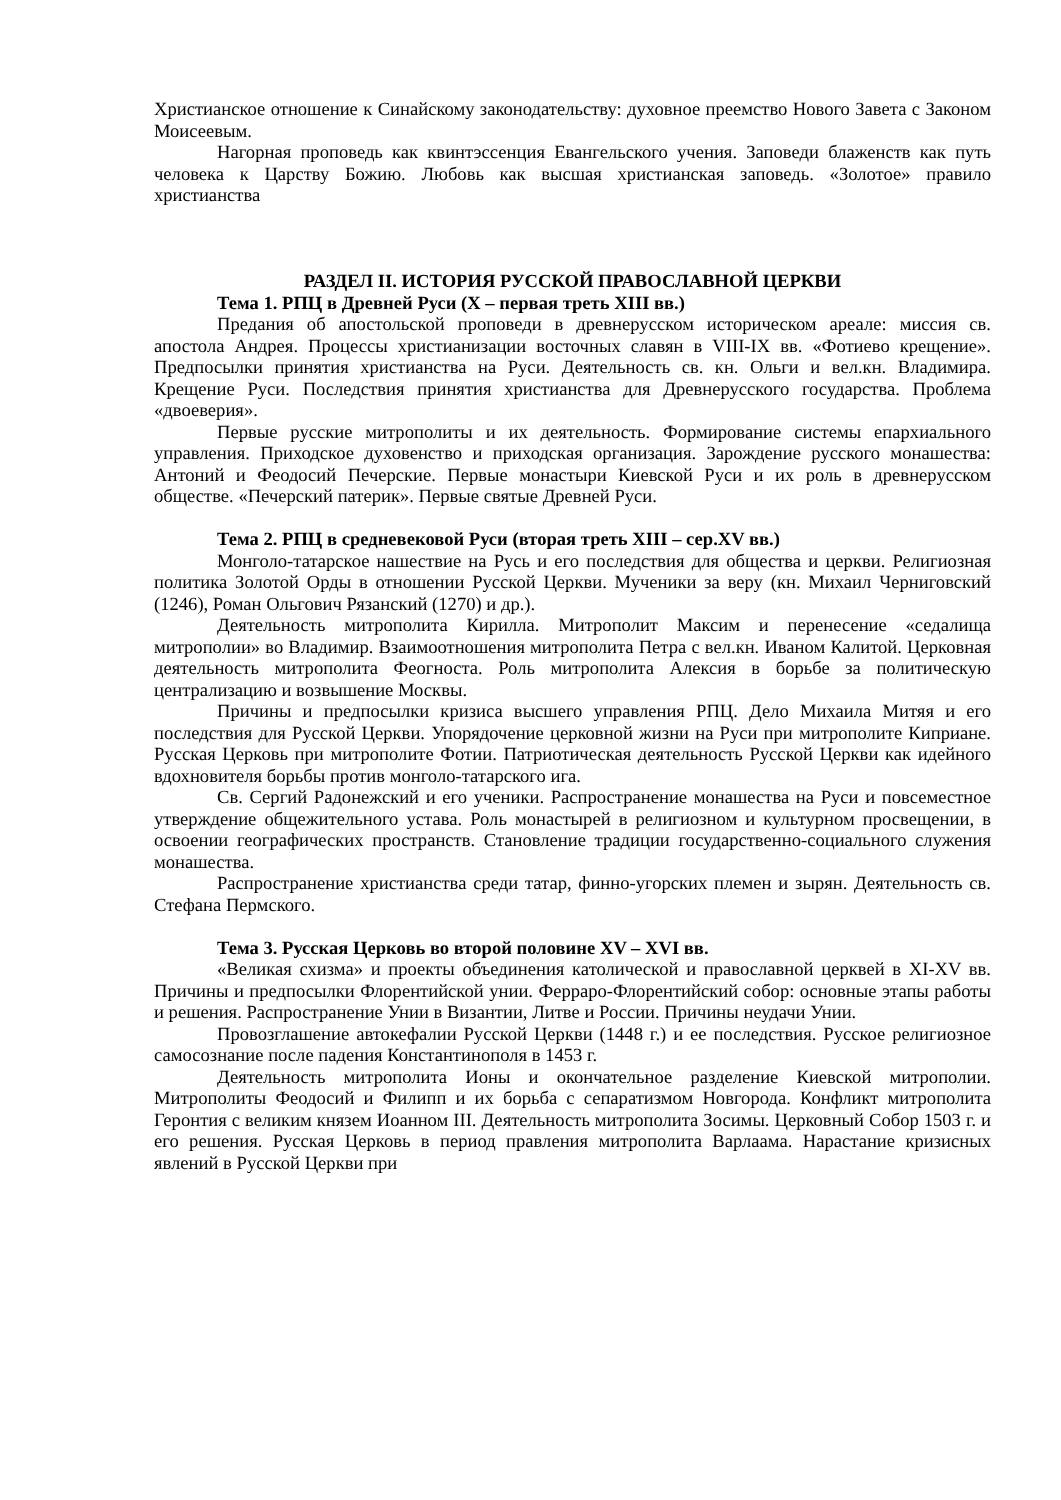Христианское отношение к Синайскому законодательству: духовное преемство Нового Завета с Законом Моисеевым.
Нагорная проповедь как квинтэссенция Евангельского учения. Заповеди блаженств как путь человека к Царству Божию. Любовь как высшая христианская заповедь. «Золотое» правило христианства
РАЗДЕЛ II. ИСТОРИЯ РУССКОЙ ПРАВОСЛАВНОЙ ЦЕРКВИ
Тема 1. РПЦ в Древней Руси (X – первая треть XIII вв.)
Предания об апостольской проповеди в древнерусском историческом ареале: миссия св. апостола Андрея. Процессы христианизации восточных славян в VIII-IX вв. «Фотиево крещение». Предпосылки принятия христианства на Руси. Деятельность св. кн. Ольги и вел.кн. Владимира. Крещение Руси. Последствия принятия христианства для Древнерусского государства. Проблема «двоеверия».
Первые русские митрополиты и их деятельность. Формирование системы епархиального управления. Приходское духовенство и приходская организация. Зарождение русского монашества: Антоний и Феодосий Печерские. Первые монастыри Киевской Руси и их роль в древнерусском обществе. «Печерский патерик». Первые святые Древней Руси.
Тема 2. РПЦ в средневековой Руси (вторая треть XIII – сер.XV вв.)
Монголо-татарское нашествие на Русь и его последствия для общества и церкви. Религиозная политика Золотой Орды в отношении Русской Церкви. Мученики за веру (кн. Михаил Черниговский (1246), Роман Ольгович Рязанский (1270) и др.).
Деятельность митрополита Кирилла. Митрополит Максим и перенесение «седалища митрополии» во Владимир. Взаимоотношения митрополита Петра с вел.кн. Иваном Калитой. Церковная деятельность митрополита Феогноста. Роль митрополита Алексия в борьбе за политическую централизацию и возвышение Москвы.
Причины и предпосылки кризиса высшего управления РПЦ. Дело Михаила Митяя и его последствия для Русской Церкви. Упорядочение церковной жизни на Руси при митрополите Киприане. Русская Церковь при митрополите Фотии. Патриотическая деятельность Русской Церкви как идейного вдохновителя борьбы против монголо-татарского ига.
Св. Сергий Радонежский и его ученики. Распространение монашества на Руси и повсеместное утверждение общежительного устава. Роль монастырей в религиозном и культурном просвещении, в освоении географических пространств. Становление традиции государственно-социального служения монашества.
Распространение христианства среди татар, финно-угорских племен и зырян. Деятельность св. Стефана Пермского.
Тема 3. Русская Церковь во второй половине XV – XVI вв.
«Великая схизма» и проекты объединения католической и православной церквей в XI-XV вв. Причины и предпосылки Флорентийской унии. Ферраро-Флорентийский собор: основные этапы работы и решения. Распространение Унии в Византии, Литве и России. Причины неудачи Унии.
Провозглашение автокефалии Русской Церкви (1448 г.) и ее последствия. Русское религиозное самосознание после падения Константинополя в 1453 г.
Деятельность митрополита Ионы и окончательное разделение Киевской митрополии. Митрополиты Феодосий и Филипп и их борьба с сепаратизмом Новгорода. Конфликт митрополита Геронтия с великим князем Иоанном III. Деятельность митрополита Зосимы. Церковный Собор 1503 г. и его решения. Русская Церковь в период правления митрополита Варлаама. Нарастание кризисных явлений в Русской Церкви при